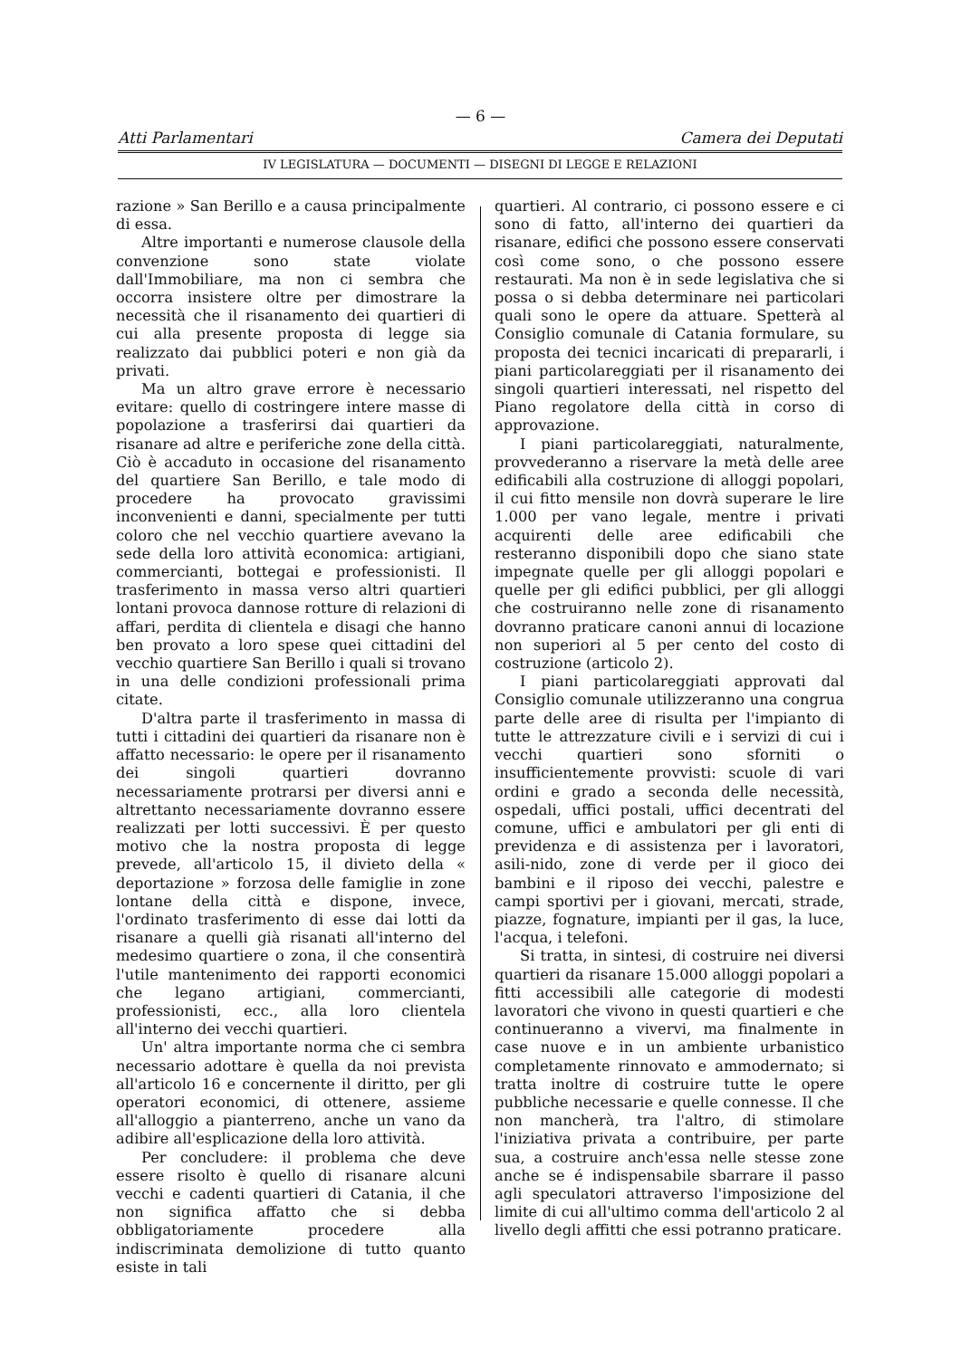— 6 —
Atti Parlamentari Camera dei Deputati
IV LEGISLATURA — DOCUMENTI — DISEGNI DI LEGGE E RELAZIONI
razione » San Berillo e a causa principalmente di essa.
Altre importanti e numerose clausole della convenzione sono state violate dall'Immobiliare, ma non ci sembra che occorra insistere oltre per dimostrare la necessità che il risanamento dei quartieri di cui alla presente proposta di legge sia realizzato dai pubblici poteri e non già da privati.
Ma un altro grave errore è necessario evitare: quello di costringere intere masse di popolazione a trasferirsi dai quartieri da risanare ad altre e periferiche zone della città. Ciò è accaduto in occasione del risanamento del quartiere San Berillo, e tale modo di procedere ha provocato gravissimi inconvenienti e danni, specialmente per tutti coloro che nel vecchio quartiere avevano la sede della loro attività economica: artigiani, commercianti, bottegai e professionisti. Il trasferimento in massa verso altri quartieri lontani provoca dannose rotture di relazioni di affari, perdita di clientela e disagi che hanno ben provato a loro spese quei cittadini del vecchio quartiere San Berillo i quali si trovano in una delle condizioni professionali prima citate.
D'altra parte il trasferimento in massa di tutti i cittadini dei quartieri da risanare non è affatto necessario: le opere per il risanamento dei singoli quartieri dovranno necessariamente protrarsi per diversi anni e altrettanto necessariamente dovranno essere realizzati per lotti successivi. È per questo motivo che la nostra proposta di legge prevede, all'articolo 15, il divieto della « deportazione » forzosa delle famiglie in zone lontane della città e dispone, invece, l'ordinato trasferimento di esse dai lotti da risanare a quelli già risanati all'interno del medesimo quartiere o zona, il che consentirà l'utile mantenimento dei rapporti economici che legano artigiani, commercianti, professionisti, ecc., alla loro clientela all'interno dei vecchi quartieri.
Un' altra importante norma che ci sembra necessario adottare è quella da noi prevista all'articolo 16 e concernente il diritto, per gli operatori economici, di ottenere, assieme all'alloggio a pianterreno, anche un vano da adibire all'esplicazione della loro attività.
Per concludere: il problema che deve essere risolto è quello di risanare alcuni vecchi e cadenti quartieri di Catania, il che non significa affatto che si debba obbligatoriamente procedere alla indiscriminata demolizione di tutto quanto esiste in tali
quartieri. Al contrario, ci possono essere e ci sono di fatto, all'interno dei quartieri da risanare, edifici che possono essere conservati così come sono, o che possono essere restaurati. Ma non è in sede legislativa che si possa o si debba determinare nei particolari quali sono le opere da attuare. Spetterà al Consiglio comunale di Catania formulare, su proposta dei tecnici incaricati di prepararli, i piani particolareggiati per il risanamento dei singoli quartieri interessati, nel rispetto del Piano regolatore della città in corso di approvazione.
I piani particolareggiati, naturalmente, provvederanno a riservare la metà delle aree edificabili alla costruzione di alloggi popolari, il cui fitto mensile non dovrà superare le lire 1.000 per vano legale, mentre i privati acquirenti delle aree edificabili che resteranno disponibili dopo che siano state impegnate quelle per gli alloggi popolari e quelle per gli edifici pubblici, per gli alloggi che costruiranno nelle zone di risanamento dovranno praticare canoni annui di locazione non superiori al 5 per cento del costo di costruzione (articolo 2).
I piani particolareggiati approvati dal Consiglio comunale utilizzeranno una congrua parte delle aree di risulta per l'impianto di tutte le attrezzature civili e i servizi di cui i vecchi quartieri sono sforniti o insufficientemente provvisti: scuole di vari ordini e grado a seconda delle necessità, ospedali, uffici postali, uffici decentrati del comune, uffici e ambulatori per gli enti di previdenza e di assistenza per i lavoratori, asili-nido, zone di verde per il gioco dei bambini e il riposo dei vecchi, palestre e campi sportivi per i giovani, mercati, strade, piazze, fognature, impianti per il gas, la luce, l'acqua, i telefoni.
Si tratta, in sintesi, di costruire nei diversi quartieri da risanare 15.000 alloggi popolari a fitti accessibili alle categorie di modesti lavoratori che vivono in questi quartieri e che continueranno a vivervi, ma finalmente in case nuove e in un ambiente urbanistico completamente rinnovato e ammodernato; si tratta inoltre di costruire tutte le opere pubbliche necessarie e quelle connesse. Il che non mancherà, tra l'altro, di stimolare l'iniziativa privata a contribuire, per parte sua, a costruire anch'essa nelle stesse zone anche se é indispensabile sbarrare il passo agli speculatori attraverso l'imposizione del limite di cui all'ultimo comma dell'articolo 2 al livello degli affitti che essi potranno praticare.